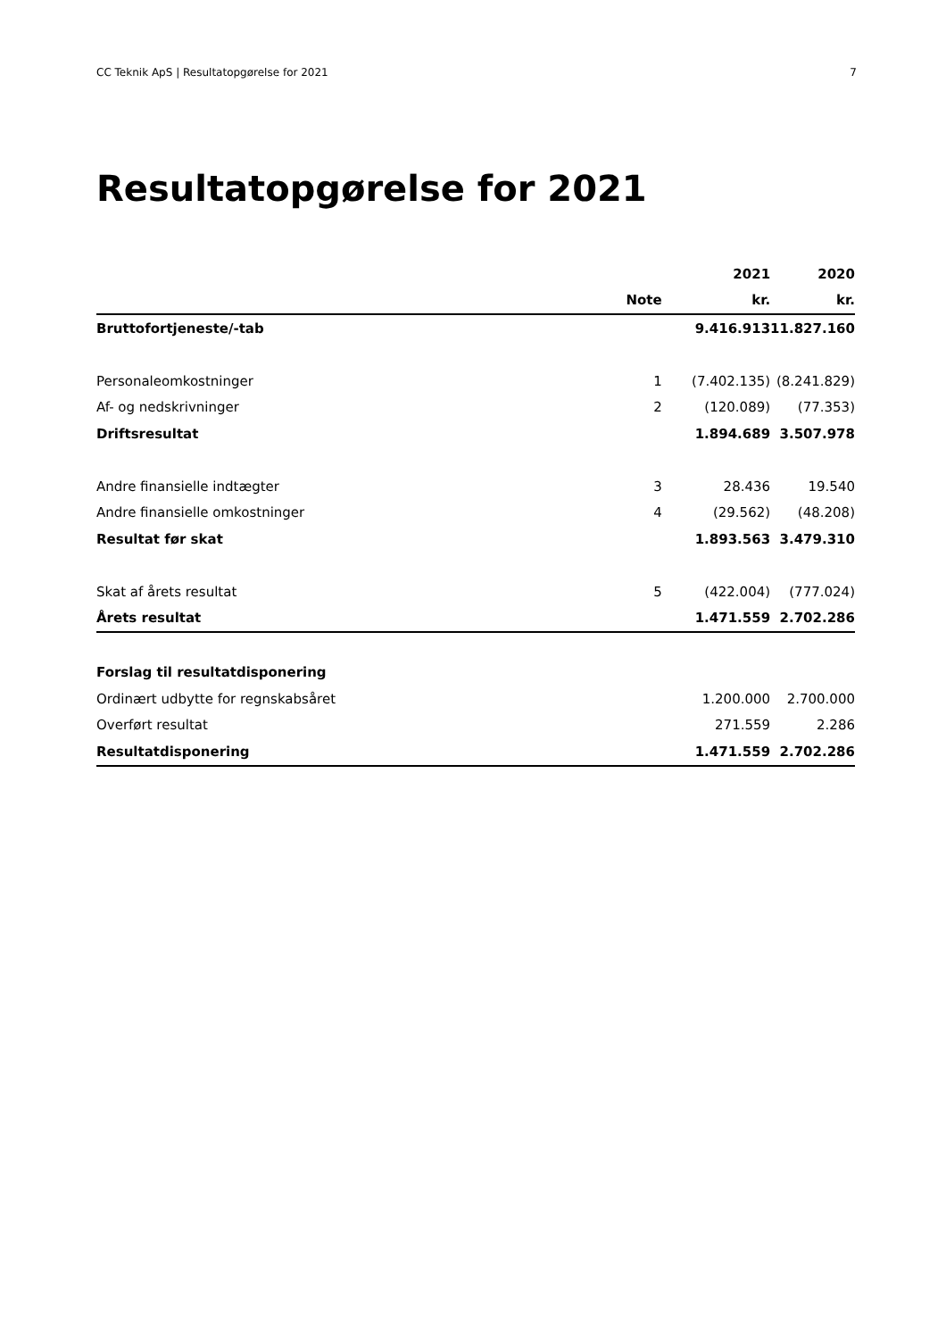CC Teknik ApS | Resultatopgørelse for 2021 7
Resultatopgørelse for 2021
| | | 2021 | 2020 |
| --- | --- | --- | --- |
| | Note | kr. | kr. |
| Bruttofortjeneste/-tab | | 9.416.913 | 11.827.160 |
| Personaleomkostninger | 1 | (7.402.135) | (8.241.829) |
| Af- og nedskrivninger | 2 | (120.089) | (77.353) |
| Driftsresultat | | 1.894.689 | 3.507.978 |
| Andre finansielle indtægter | 3 | 28.436 | 19.540 |
| Andre finansielle omkostninger | 4 | (29.562) | (48.208) |
| Resultat før skat | | 1.893.563 | 3.479.310 |
| Skat af årets resultat | 5 | (422.004) | (777.024) |
| Årets resultat | | 1.471.559 | 2.702.286 |
| Forslag til resultatdisponering | | | |
| Ordinært udbytte for regnskabsåret | | 1.200.000 | 2.700.000 |
| Overført resultat | | 271.559 | 2.286 |
| Resultatdisponering | | 1.471.559 | 2.702.286 |